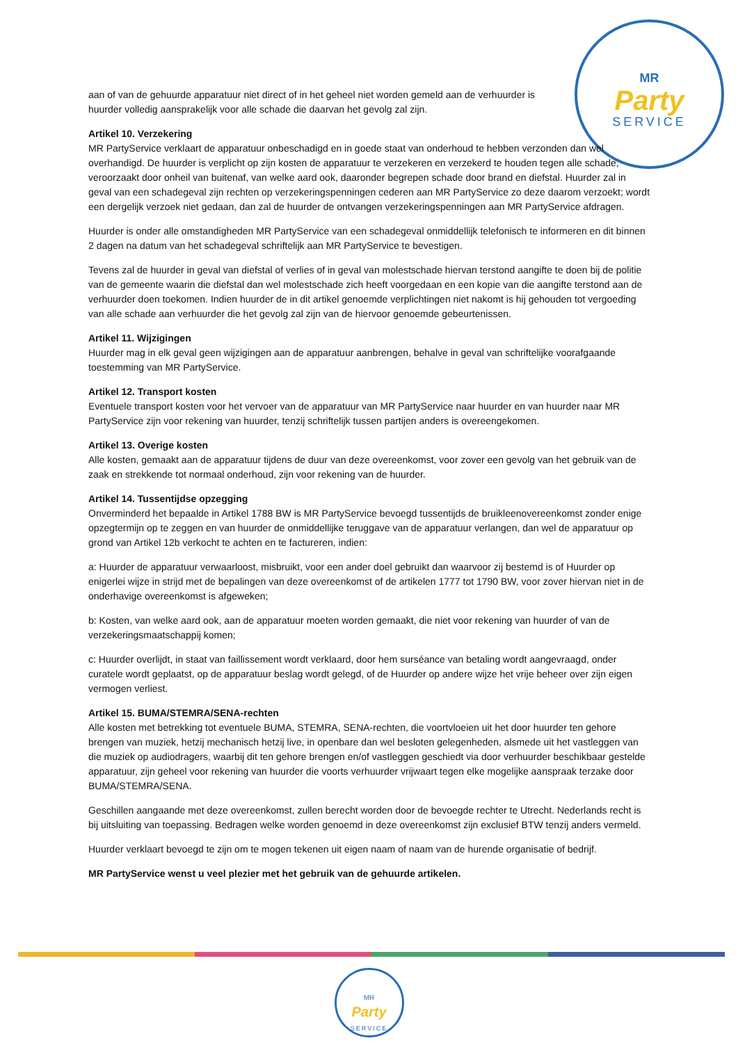MR
Party
SERVICE
aan of van de gehuurde apparatuur niet direct of in het geheel niet worden gemeld aan de verhuurder is huurder volledig aansprakelijk voor alle schade die daarvan het gevolg zal zijn.
Artikel 10. Verzekering
MR PartyService verklaart de apparatuur onbeschadigd en in goede staat van onderhoud te hebben verzonden dan wel overhandigd. De huurder is verplicht op zijn kosten de apparatuur te verzekeren en verzekerd te houden tegen alle schade, veroorzaakt door onheil van buitenaf, van welke aard ook, daaronder begrepen schade door brand en diefstal. Huurder zal in geval van een schadegeval zijn rechten op verzekeringspenningen cederen aan MR PartyService zo deze daarom verzoekt; wordt een dergelijk verzoek niet gedaan, dan zal de huurder de ontvangen verzekeringspenningen aan MR PartyService afdragen.
Huurder is onder alle omstandigheden MR PartyService van een schadegeval onmiddellijk telefonisch te informeren en dit binnen 2 dagen na datum van het schadegeval schriftelijk aan MR PartyService te bevestigen.
Tevens zal de huurder in geval van diefstal of verlies of in geval van molestschade hiervan terstond aangifte te doen bij de politie van de gemeente waarin die diefstal dan wel molestschade zich heeft voorgedaan en een kopie van die aangifte terstond aan de verhuurder doen toekomen. Indien huurder de in dit artikel genoemde verplichtingen niet nakomt is hij gehouden tot vergoeding van alle schade aan verhuurder die het gevolg zal zijn van de hiervoor genoemde gebeurtenissen.
Artikel 11. Wijzigingen
Huurder mag in elk geval geen wijzigingen aan de apparatuur aanbrengen, behalve in geval van schriftelijke voorafgaande toestemming van MR PartyService.
Artikel 12. Transport kosten
Eventuele transport kosten voor het vervoer van de apparatuur van MR PartyService naar huurder en van huurder naar MR PartyService zijn voor rekening van huurder, tenzij schriftelijk tussen partijen anders is overeengekomen.
Artikel 13. Overige kosten
Alle kosten, gemaakt aan de apparatuur tijdens de duur van deze overeenkomst, voor zover een gevolg van het gebruik van de zaak en strekkende tot normaal onderhoud, zijn voor rekening van de huurder.
Artikel 14. Tussentijdse opzegging
Onverminderd het bepaalde in Artikel 1788 BW is MR PartyService bevoegd tussentijds de bruikleenovereenkomst zonder enige opzegtermijn op te zeggen en van huurder de onmiddellijke teruggave van de apparatuur verlangen, dan wel de apparatuur op grond van Artikel 12b verkocht te achten en te factureren, indien:
a: Huurder de apparatuur verwaarloost, misbruikt, voor een ander doel gebruikt dan waarvoor zij bestemd is of Huurder op enigerlei wijze in strijd met de bepalingen van deze overeenkomst of de artikelen 1777 tot 1790 BW, voor zover hiervan niet in de onderhavige overeenkomst is afgeweken;
b: Kosten, van welke aard ook, aan de apparatuur moeten worden gemaakt, die niet voor rekening van huurder of van de verzekeringsmaatschappij komen;
c: Huurder overlijdt, in staat van faillissement wordt verklaard, door hem surséance van betaling wordt aangevraagd, onder curatele wordt geplaatst, op de apparatuur beslag wordt gelegd, of de Huurder op andere wijze het vrije beheer over zijn eigen vermogen verliest.
Artikel 15. BUMA/STEMRA/SENA-rechten
Alle kosten met betrekking tot eventuele BUMA, STEMRA, SENA-rechten, die voortvloeien uit het door huurder ten gehore brengen van muziek, hetzij mechanisch hetzij live, in openbare dan wel besloten gelegenheden, alsmede uit het vastleggen van die muziek op audiodragers, waarbij dit ten gehore brengen en/of vastleggen geschiedt via door verhuurder beschikbaar gestelde apparatuur, zijn geheel voor rekening van huurder die voorts verhuurder vrijwaart tegen elke mogelijke aanspraak terzake door BUMA/STEMRA/SENA.
Geschillen aangaande met deze overeenkomst, zullen berecht worden door de bevoegde rechter te Utrecht. Nederlands recht is bij uitsluiting van toepassing. Bedragen welke worden genoemd in deze overeenkomst zijn exclusief BTW tenzij anders vermeld.
Huurder verklaart bevoegd te zijn om te mogen tekenen uit eigen naam of naam van de hurende organisatie of bedrijf.
MR PartyService wenst u veel plezier met het gebruik van de gehuurde artikelen.
MR
Party
SERVICE